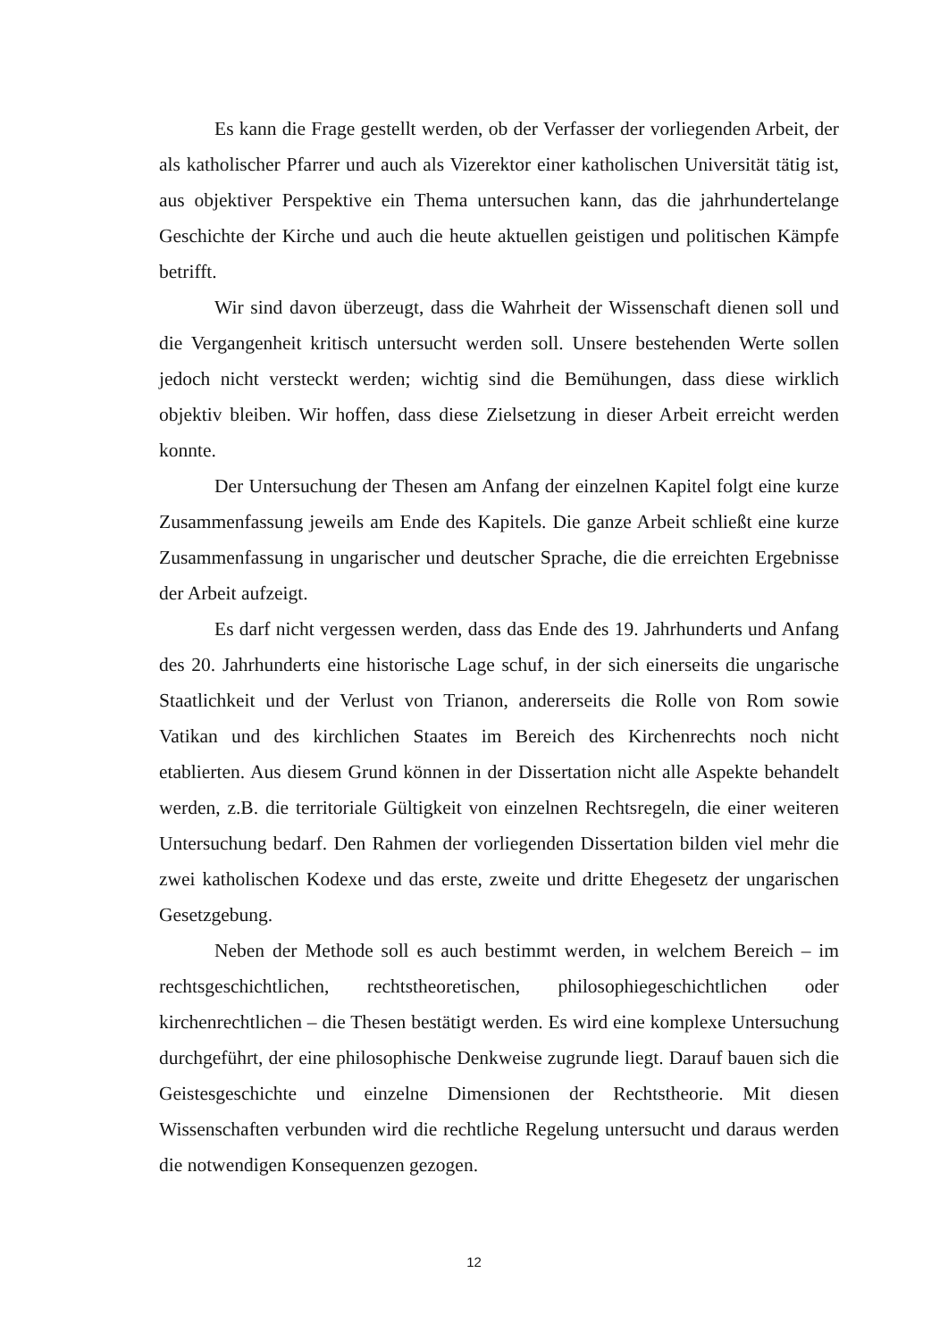Es kann die Frage gestellt werden, ob der Verfasser der vorliegenden Arbeit, der als katholischer Pfarrer und auch als Vizerektor einer katholischen Universität tätig ist, aus objektiver Perspektive ein Thema untersuchen kann, das die jahrhundertelange Geschichte der Kirche und auch die heute aktuellen geistigen und politischen Kämpfe betrifft.
Wir sind davon überzeugt, dass die Wahrheit der Wissenschaft dienen soll und die Vergangenheit kritisch untersucht werden soll. Unsere bestehenden Werte sollen jedoch nicht versteckt werden; wichtig sind die Bemühungen, dass diese wirklich objektiv bleiben. Wir hoffen, dass diese Zielsetzung in dieser Arbeit erreicht werden konnte.
Der Untersuchung der Thesen am Anfang der einzelnen Kapitel folgt eine kurze Zusammenfassung jeweils am Ende des Kapitels. Die ganze Arbeit schließt eine kurze Zusammenfassung in ungarischer und deutscher Sprache, die die erreichten Ergebnisse der Arbeit aufzeigt.
Es darf nicht vergessen werden, dass das Ende des 19. Jahrhunderts und Anfang des 20. Jahrhunderts eine historische Lage schuf, in der sich einerseits die ungarische Staatlichkeit und der Verlust von Trianon, andererseits die Rolle von Rom sowie Vatikan und des kirchlichen Staates im Bereich des Kirchenrechts noch nicht etablierten. Aus diesem Grund können in der Dissertation nicht alle Aspekte behandelt werden, z.B. die territoriale Gültigkeit von einzelnen Rechtsregeln, die einer weiteren Untersuchung bedarf. Den Rahmen der vorliegenden Dissertation bilden viel mehr die zwei katholischen Kodexe und das erste, zweite und dritte Ehegesetz der ungarischen Gesetzgebung.
Neben der Methode soll es auch bestimmt werden, in welchem Bereich – im rechtsgeschichtlichen, rechtstheoretischen, philosophiegeschichtlichen oder kirchenrechtlichen – die Thesen bestätigt werden. Es wird eine komplexe Untersuchung durchgeführt, der eine philosophische Denkweise zugrunde liegt. Darauf bauen sich die Geistesgeschichte und einzelne Dimensionen der Rechtstheorie. Mit diesen Wissenschaften verbunden wird die rechtliche Regelung untersucht und daraus werden die notwendigen Konsequenzen gezogen.
12